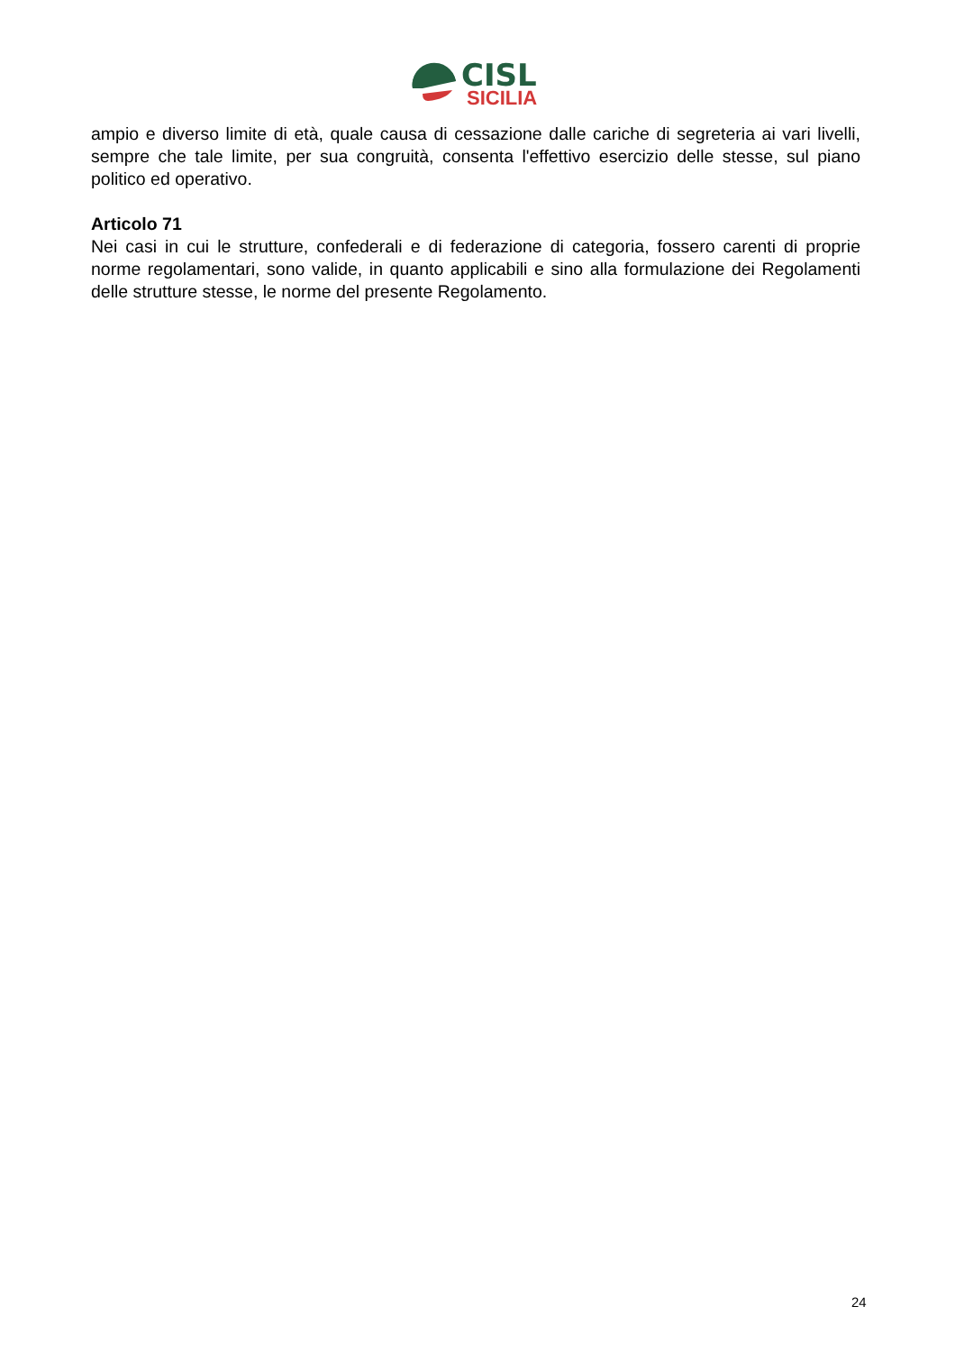CISL
SICILIA
ampio e diverso limite di età, quale causa di cessazione dalle cariche di segreteria ai vari livelli, sempre che tale limite, per sua congruità, consenta l'effettivo esercizio delle stesse, sul piano politico ed operativo.
Articolo 71
Nei casi in cui le strutture, confederali e di federazione di categoria, fossero carenti di proprie norme regolamentari, sono valide, in quanto applicabili e sino alla formulazione dei Regolamenti delle strutture stesse, le norme del presente Regolamento.
24